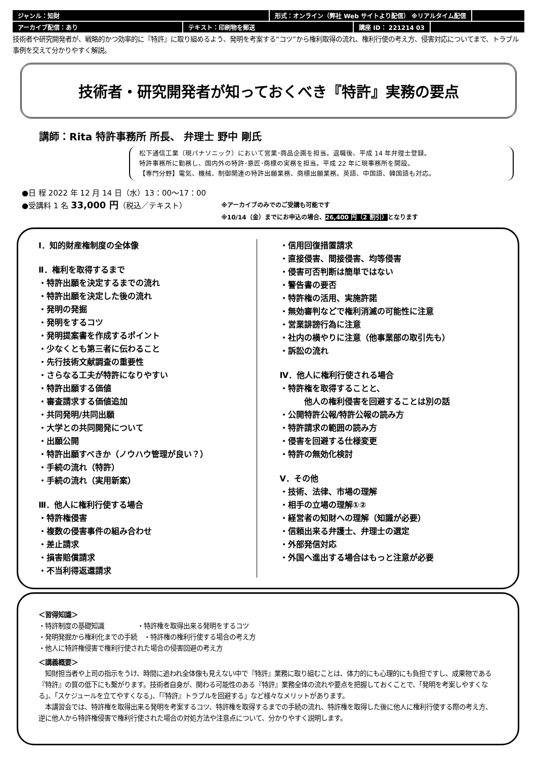ジャンル：知財 形式：オンライン（弊社 Web サイトより配信） ※リアルタイム配信
アーカイブ配信：あり テキスト：印刷物を郵送 講座 ID： 221214 03
技術者や研究開発者が、戦略的かつ効率的に『特許』に取り組めるよう、発明を考案する“コツ”から権利取得の流れ、権利行使の考え方、侵害対応についてまで、トラブル事例を交えて分かりやすく解説。
技術者・研究開発者が知っておくべき『特許』実務の要点
講師：Rita 特許事務所 所長、 弁理士 野中 剛氏
松下通信工業（現パナソニック）において営業･商品企画を担当。退職後、平成 14 年弁理士登録。
特許事務所に勤務し、国内外の特許･意匠･商標の実務を担当。平成 22 年に現事務所を開設。
【専門分野】電気、機械、制御関連の特許出願業務、商標出願業務。英語、中国語、韓国語も対応。
●日 程 2022 年 12 月 14 日（水）13：00～17：00
●受講料 1 名 33,000 円（税込／テキスト）
※アーカイブのみでのご受講も可能です
※10/14（金）までにお申込の場合、26,400 円（2 割引）となります
Ⅰ．知的財産権制度の全体像
Ⅱ．権利を取得するまで
・特許出願を決定するまでの流れ
・特許出願を決定した後の流れ
・発明の発掘
・発明をするコツ
・発明提案書を作成するポイント
・少なくとも第三者に伝わること
・先行技術文献調査の重要性
・さらなる工夫が特許になりやすい
・特許出願する価値
・審査請求する価値追加
・共同発明/共同出願
・大学との共同開発について
・出願公開
・特許出願すべきか（ノウハウ管理が良い？）
・手続の流れ（特許）
・手続の流れ（実用新案）
Ⅲ．他人に権利行使する場合
・特許権侵害
・複数の侵害事件の組み合わせ
・差止請求
・損害賠償請求
・不当利得返還請求
・信用回復措置請求
・直接侵害、間接侵害、均等侵害
・侵害可否判断は簡単ではない
・警告書の要否
・特許権の活用、実施許諾
・無効審判などで権利消滅の可能性に注意
・営業誹謗行為に注意
・社内の横やりに注意（他事業部の取引先も）
・訴訟の流れ
Ⅳ．他人に権利行使される場合
・特許権を取得することと、
　　　他人の権利侵害を回避することは別の話
・公開特許公報/特許公報の読み方
・特許請求の範囲の読み方
・侵害を回避する仕様変更
・特許の無効化検討
Ⅴ．その他
・技術、法律、市場の理解
・相手の立場の理解①②
・経営者の知財への理解（知識が必要）
・信頼出来る弁護士、弁理士の選定
・外部発信対応
・外国へ進出する場合はもっと注意が必要
＜習得知識＞
・特許制度の基礎知識　　　　　・特許権を取得出来る発明をするコツ
・発明発掘から権利化までの手続　・特許権の権利行使する場合の考え方
・他人に特許権侵害で権利行使された場合の侵害回避の考え方
＜講義概要＞
　知財担当者や上司の指示をうけ、時間に追われ全体像も見えない中で『特許』業務に取り組むことは、体力的にも心理的にも負担ですし、成果物である『特許』の質の低下にも繋がります。技術者自身が、関わる可能性のある『特許』業務全体の流れや要点を把握しておくことで、「発明を考案しやすくなる」、「スケジュールを立てやすくなる」、「『特許』トラブルを回避する」など様々なメリットがあります。
　本講習会では、特許権を取得出来る発明を考案するコツ、特許権を取得するまでの手続の流れ、特許権を取得した後に他人に権利行使する際の考え方、逆に他人から特許権侵害で権利行使された場合の対処方法や注意点について、分かりやすく説明します。